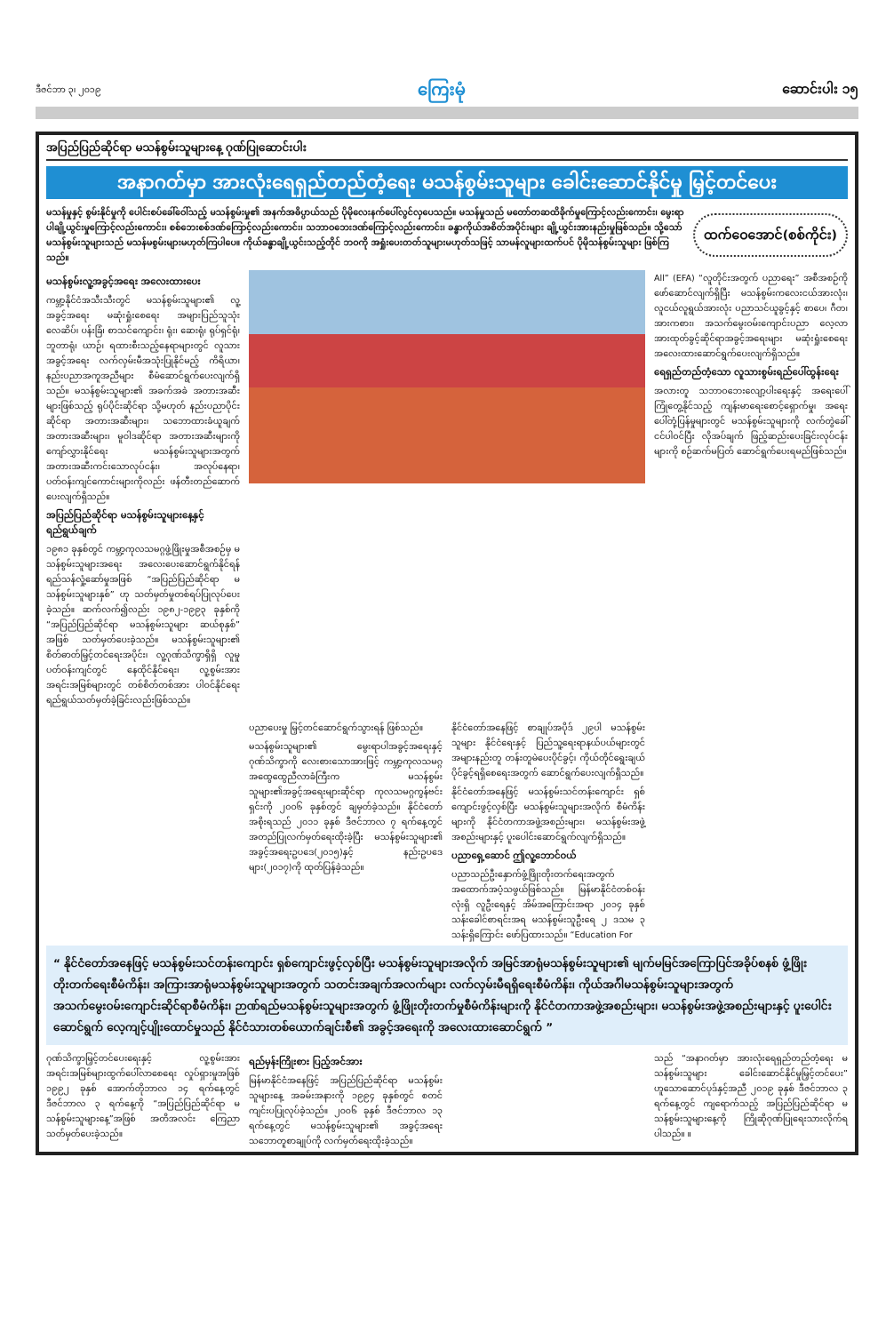ဒီဇင်ဘာ ၃၊ ၂၀၁၉ ကြေးမုံ ဆောင်းပါး ၁၅
အပြည်ပြည်ဆိုင်ရာ မသန်စွမ်းသူများနေ့ ဂုဏ်ပြုဆောင်းပါး
အနာဂတ်မှာ အားလုံးရေရှည်တည်တံ့ရေး မသန်စွမ်းသူများ ခေါင်းဆောင်နိုင်မှု မြှင့်တင်ပေး
မသန်မှုနှင့် စွမ်းနိုင်မှုကို ပေါင်းစပ်ခေါ်ဝေါ်သည့် မသန်စွမ်းမှု၏ အနက်အဓိပ္ပာယ်သည် ပိုမိုလေးနက်ပေါ်လွင်လှပေသည်။ မသန်မှုသည် မတော်တဆထိခိုက်မှုကြောင့်လည်းကောင်း၊ မွေးရာပါချို့ယွင်းမှုကြောင့်လည်းကောင်း၊ စစ်ဘေးစစ်ဒဏ်ကြောင့်လည်းကောင်း၊ သဘာဝဘေးဒဏ်ကြောင့်လည်းကောင်း၊ ခန္ဓာကိုယ်အစိတ်အပိုင်းများ ချို့ယွင်းအားနည်းမှုဖြစ်သည်။ သို့သော် မသန်စွမ်းသူများသည် မသန်မစွမ်းများမဟုတ်ကြပါပေ။ ကိုယ်ခန္ဓာချို့ယွင်းသည့်တိုင် ဘဝကို အရှုံးပေးတတ်သူများမဟုတ်သဖြင့် သာမန်လူများထက်ပင် ပိုမိုသန်စွမ်းသူများ ဖြစ်ကြသည်။
ထက်ဝေအောင်(စစ်ကိုင်း)
မသန်စွမ်းလူ့အခွင့်အရေး အလေးထားပေး
ကမ္ဘာ့နိုင်ငံအသီးသီးတွင် မသန်စွမ်းသူများ၏ လူ့အခွင့်အရေး မဆုံးရှုံးစေရေး အများပြည်သူသုံး လေဆိပ်၊ ပန်းခြံ၊ စာသင်ကျောင်း၊ ရုံး၊ ဆေးရုံ၊ ရုပ်ရှင်ရုံ၊ ဘူတာရုံ၊ ယာဉ်၊ ရထားစီးသည့်နေရာများတွင် လူသားအခွင့်အရေး လက်လှမ်းမီအသုံးပြုနိုင်မည့် ကိရိယာ၊ နည်းပညာအကူအညီများ စီမံဆောင်ရွက်ပေးလျက်ရှိသည်။ မသန်စွမ်းသူများ၏ အခက်အခဲ အတားအဆီးများဖြစ်သည့် ရုပ်ပိုင်းဆိုင်ရာ သို့မဟုတ် နည်းပညာပိုင်းဆိုင်ရာ အတားအဆီးများ၊ သဘောထားခံယူချက် အတားအဆီးများ၊ မူဝါဒဆိုင်ရာ အတားအဆီးများကို ကျော်လွှားနိုင်ရေး မသန်စွမ်းသူများအတွက် အတားအဆီးကင်းသောလုပ်ငန်း၊ အလုပ်နေရာ၊ ပတ်ဝန်းကျင်ကောင်းများကိုလည်း ဖန်တီးတည်ဆောက်ပေးလျက်ရှိသည်။
အပြည်ပြည်ဆိုင်ရာ မသန်စွမ်းသူများနေ့နှင့် ရည်ရွယ်ချက်
၁၉၈၁ ခုနှစ်တွင် ကမ္ဘာ့ကုလသမဂ္ဂဖွဲ့ဖြိုးမှုအစီအစဉ်မှ မသန်စွမ်းသူများအရေး အလေးပေးဆောင်ရွက်နိုင်ရန် ရည်သန်လှုံ့ဆော်မှုအဖြစ် “အပြည်ပြည်ဆိုင်ရာ မသန်စွမ်းသူများနှစ်” ဟု သတ်မှတ်မှုတစ်ရပ်ပြုလုပ်ပေးခဲ့သည်။ ဆက်လက်၍လည်း ၁၉၈၂-၁၉၉၃ ခုနှစ်ကို “အပြည်ပြည်ဆိုင်ရာ မသန်စွမ်းသူများ ဆယ်စုနှစ်” အဖြစ် သတ်မှတ်ပေးခဲ့သည်။ မသန်စွမ်းသူများ၏ စိတ်ဓာတ်မြှင့်တင်ရေးအပိုင်း၊ လူ့ဂုဏ်သိက္ခာရှိရှိ လူမှုပတ်ဝန်းကျင်တွင် နေထိုင်နိုင်ရေး၊ လူ့စွမ်းအားအရင်းအမြစ်များတွင် တစ်စိတ်တစ်အား ပါဝင်နိုင်ရေး ရည်ရွယ်သတ်မှတ်ခဲ့ခြင်းလည်းဖြစ်သည်။
All” (EFA) “လူတိုင်းအတွက် ပညာရေး” အစီအစဉ်ကို ဖော်ဆောင်လျက်ရှိပြီး မသန်စွမ်းကလေးငယ်အားလုံး၊ လူငယ်လူရွယ်အားလုံး ပညာသင်ယူခွင့်နှင့် စာပေ၊ ဂီတ၊ အားကစား၊ အသက်မွေးဝမ်းကျောင်းပညာ လေ့လာအားထုတ်ခွင့်ဆိုင်ရာအခွင့်အရေးများ မဆုံးရှုံးစေရေး အလေးထားဆောင်ရွက်ပေးလျက်ရှိသည်။
ရေရှည်တည်တံ့သော လူသားစွမ်းရည်ပေါ်ထွန်းရေး
အလားတူ သဘာဝဘေးလျော့ပါးရေးနှင့် အရေးပေါ်ကြုံတွေ့နိုင်သည့် ကျန်းမာရေးစောင့်ရှောက်မှု၊ အရေးပေါ်တုံ့ပြန်မှုများတွင် မသန်စွမ်းသူများကို လက်တွဲခေါ်ငင်ပါဝင်ပြီး လိုအပ်ချက် ဖြည့်ဆည်းပေးခြင်းလုပ်ငန်းများကို စဉ်ဆက်မပြတ် ဆောင်ရွက်ပေးရမည်ဖြစ်သည်။
ပညာပေးမှု မြှင့်တင်ဆောင်ရွက်သွားရန် ဖြစ်သည်။
မသန်စွမ်းသူများ၏ မွေးရာပါအခွင့်အရေးနှင့် ဂုဏ်သိက္ခာကို လေးစားသောအားဖြင့် ကမ္ဘာ့ကုလသမဂ္ဂအထွေထွေညီလာခံကြီးက မသန်စွမ်းသူများ၏အခွင့်အရေးများဆိုင်ရာ ကုလသမဂ္ဂကွန်ဗင်းရှင်းကို ၂၀၀၆ ခုနှစ်တွင် ချမှတ်ခဲ့သည်။ နိုင်ငံတော်အစိုးရသည် ၂၀၁၁ ခုနှစ် ဒီဇင်ဘာလ ၇ ရက်နေ့တွင် အတည်ပြုလက်မှတ်ရေးထိုးခဲ့ပြီး မသန်စွမ်းသူများ၏ အခွင့်အရေးဥပဒေ(၂၀၁၅)နှင့် နည်းဥပဒေများ(၂၀၁၇)ကို ထုတ်ပြန်ခဲ့သည်။
နိုင်ငံတော်အနေဖြင့် စာချုပ်အပိုဒ် ၂၉ပါ မသန်စွမ်းသူများ နိုင်ငံရေးနှင့် ပြည်သူ့ရေးရာနယ်ပယ်များတွင် အများနည်းတူ တန်းတူမဲပေးပိုင်ခွင့်၊ ကိုယ်တိုင်ရွေးချယ်ပိုင်ခွင့်ရရှိစေရေးအတွက် ဆောင်ရွက်ပေးလျက်ရှိသည်။
နိုင်ငံတော်အနေဖြင့် မသန်စွမ်းသင်တန်းကျောင်း ရှစ်ကျောင်းဖွင့်လှစ်ပြီး မသန်စွမ်းသူများအလိုက် စီမံကိန်းများကို နိုင်ငံတကာအဖွဲ့အစည်းများ၊ မသန်စွမ်းအဖွဲ့အစည်းများနှင့် ပူးပေါင်းဆောင်ရွက်လျက်ရှိသည်။
ပညာရှေ့ဆောင် ဤလူ့ဘောင်ဝယ်
ပညာသည်ဦးနှောက်ဖွံ့ဖြိုးတိုးတက်ရေးအတွက် အထောက်အပံ့သဖွယ်ဖြစ်သည်။ မြန်မာနိုင်ငံတစ်ဝန်းလုံးရှိ လူဦးရေနှင့် အိမ်အကြောင်းအရာ ၂၀၁၄ ခုနှစ် သန်းခေါင်စာရင်းအရ မသန်စွမ်းသူဦးရေ ၂ ဒသမ ၃ သန်းရှိကြောင်း ဖော်ပြထားသည်။ “Education For
“ နိုင်ငံတော်အနေဖြင့် မသန်စွမ်းသင်တန်းကျောင်း ရှစ်ကျောင်းဖွင့်လှစ်ပြီး မသန်စွမ်းသူများအလိုက် အမြင်အာရုံမသန်စွမ်းသူများ၏ မျက်မမြင်အကြောပြင်အခိုပ်စနစ် ဖွံ့ဖြိုးတိုးတက်ရေးစီမံကိန်း၊ အကြားအာရုံမသန်စွမ်းသူများအတွက် သတင်းအချက်အလက်များ လက်လှမ်းမီရရှိရေးစီမံကိန်း၊ ကိုယ်အင်္ဂါမသန်စွမ်းသူများအတွက် အသက်မွေးဝမ်းကျောင်းဆိုင်ရာစီမံကိန်း၊ ဉာဏ်ရည်မသန်စွမ်းသူများအတွက် ဖွံ့ဖြိုးတိုးတက်မှုစီမံကိန်းများကို နိုင်ငံတကာအဖွဲ့အစည်းများ၊ မသန်စွမ်းအဖွဲ့အစည်းများနှင့် ပူးပေါင်းဆောင်ရွက် လေ့ကျင့်ပျိုးထောင်မှုသည် နိုင်ငံသားတစ်ယောက်ချင်းစီ၏ အခွင့်အရေးကို အလေးထားဆောင်ရွက် ”
ဂုဏ်သိက္ခာမြှင့်တင်ပေးရေးနှင့် လူ့စွမ်းအားအရင်းအမြစ်များထွက်ပေါ်လာစေရေး လှုပ်ရှားမှုအဖြစ် ၁၉၉၂ ခုနှစ် အောက်တိုဘာလ ၁၄ ရက်နေ့တွင် ဒီဇင်ဘာလ ၃ ရက်နေ့ကို “အပြည်ပြည်ဆိုင်ရာ မသန်စွမ်းသူများနေ့”အဖြစ် အတိအလင်း ကြေညာသတ်မှတ်ပေးခဲ့သည်။
ရည်မှန်းကြိုးစား ပြည့်အင်အား
မြန်မာနိုင်ငံအနေဖြင့် အပြည်ပြည်ဆိုင်ရာ မသန်စွမ်းသူများနေ့ အခမ်းအနားကို ၁၉၉၄ ခုနှစ်တွင် စတင်ကျင်းပပြုလုပ်ခဲ့သည်။ ၂၀၀၆ ခုနှစ် ဒီဇင်ဘာလ ၁၃ ရက်နေ့တွင် မသန်စွမ်းသူများ၏ အခွင့်အရေးသဘောတူစာချုပ်ကို လက်မှတ်ရေးထိုးခဲ့သည်။
သည် “အနာဂတ်မှာ အားလုံးရေရှည်တည်တံ့ရေး မသန်စွမ်းသူများ ခေါင်းဆောင်နိုင်မှုမြှင့်တင်ပေး” ဟူသောဆောင်ပုဒ်နှင့်အညီ ၂၀၁၉ ခုနှစ် ဒီဇင်ဘာလ ၃ ရက်နေ့တွင် ကျရောက်သည့် အပြည်ပြည်ဆိုင်ရာ မသန်စွမ်းသူများနေ့ကို ကြိုဆိုဂုဏ်ပြုရေးသားလိုက်ရပါသည်။ ။